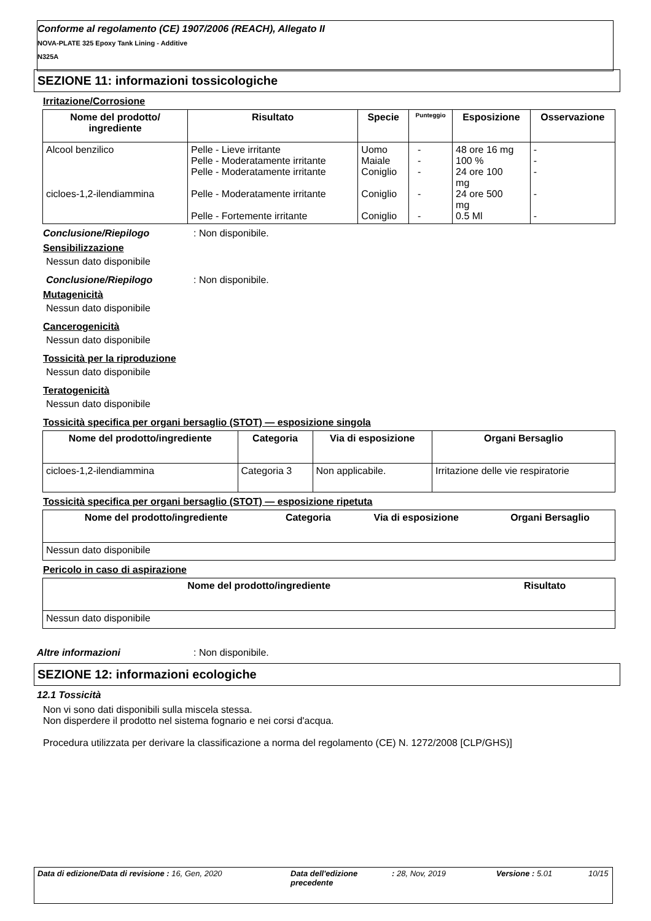Conforme al regolamento (CE) 1907/2006 (REACH), Allegato II
NOVA-PLATE 325 Epoxy Tank Lining - Additive
N325A
SEZIONE 11: informazioni tossicologiche
Irritazione/Corrosione
| Nome del prodotto/ ingrediente | Risultato | Specie | Punteggio | Esposizione | Osservazione |
| --- | --- | --- | --- | --- | --- |
| Alcool benzilico cicloes-1,2-ilendiammina | Pelle - Lieve irritante Pelle - Moderatamente irritante Pelle - Moderatamente irritante Pelle - Moderatamente irritante Pelle - Fortemente irritante | Uomo Maiale Coniglio Coniglio Coniglio | - - - - - | 48 ore 16 mg 100 % 24 ore 100 mg 24 ore 500 mg 0.5 Ml | - - - - - |
Conclusione/Riepilogo: Non disponibile.
Sensibilizzazione
Nessun dato disponibile
Conclusione/Riepilogo: Non disponibile.
Mutagenicità
Nessun dato disponibile
Cancerogenicità
Nessun dato disponibile
Tossicità per la riproduzione
Nessun dato disponibile
Teratogenicità
Nessun dato disponibile
Tossicità specifica per organi bersaglio (STOT) — esposizione singola
| Nome del prodotto/ingrediente | Categoria | Via di esposizione | Organi Bersaglio |
| --- | --- | --- | --- |
| cicloes-1,2-ilendiammina | Categoria 3 | Non applicabile. | Irritazione delle vie respiratorie |
Tossicità specifica per organi bersaglio (STOT) — esposizione ripetuta
| Nome del prodotto/ingrediente | Categoria | Via di esposizione | Organi Bersaglio |
| --- | --- | --- | --- |
| Nessun dato disponibile | | | |
Pericolo in caso di aspirazione
| Nome del prodotto/ingrediente | Risultato |
| --- | --- |
| Nessun dato disponibile | |
Altre informazioni: Non disponibile.
SEZIONE 12: informazioni ecologiche
12.1 Tossicità
Non vi sono dati disponibili sulla miscela stessa.
Non disperdere il prodotto nel sistema fognario e nei corsi d'acqua.
Procedura utilizzata per derivare la classificazione a norma del regolamento (CE) N. 1272/2008 [CLP/GHS)]
Data di edizione/Data di revisione : 16, Gen, 2020 Data dell'edizione precedente
: 28, Nov, 2019 Versione : 5.01 10/15